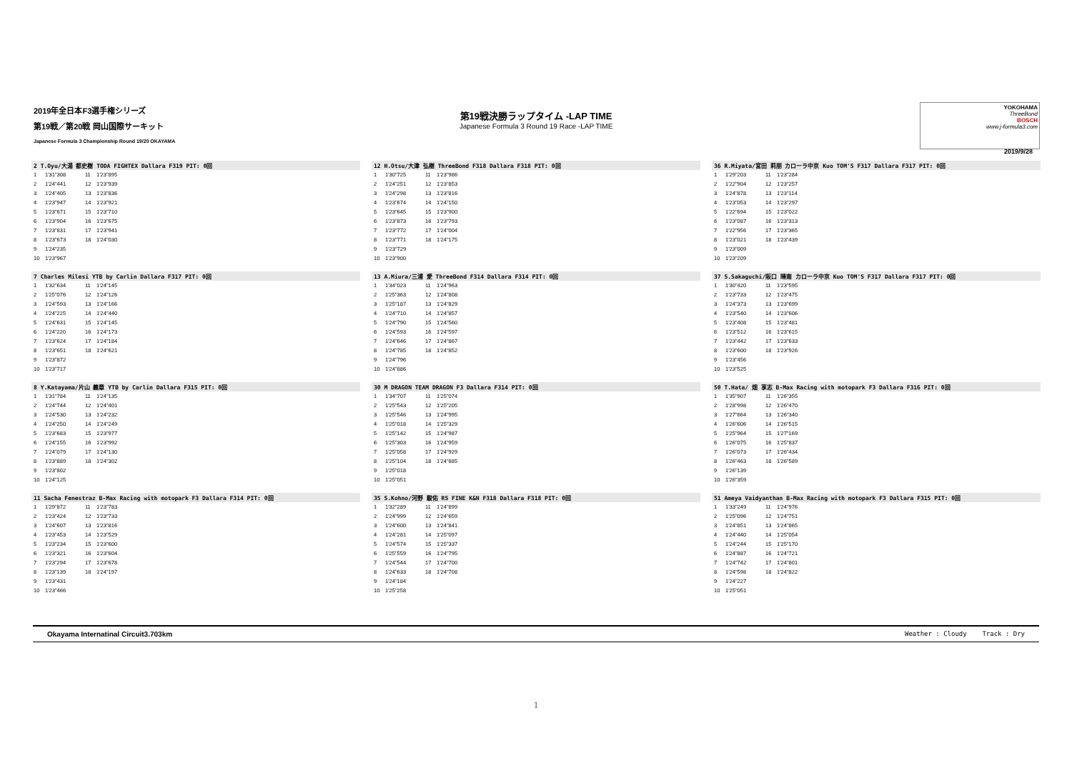2019年全日本F3選手権シリーズ
第19戦／第20戦 岡山国際サーキット
Japanese Formula 3 Championship Round 19/20 OKAYAMA
第19戦決勝ラップタイム -LAP TIME
Japanese Formula 3 Round 19 Race -LAP TIME
YOKOHAMA
ThreeBond
BOSCH
www.j-formula3.com
2019/9/28
2 T.Oyu/大湯 都史樹 TODA FIGHTEX Dallara F319 PIT: 0回
| 1 | 1'31"308 | 11 | 1'23"895 |
| 2 | 1'24"441 | 12 | 1'23"939 |
| 3 | 1'24"405 | 13 | 1'23"836 |
| 4 | 1'23"947 | 14 | 1'23"921 |
| 5 | 1'23"671 | 15 | 1'23"710 |
| 6 | 1'23"904 | 16 | 1'23"675 |
| 7 | 1'23"831 | 17 | 1'23"941 |
| 8 | 1'23"673 | 18 | 1'24"030 |
| 9 | 1'24"235 | | |
| 10 | 1'23"967 | | |
12 H.Otsu/大津 弘樹 ThreeBond F318 Dallara F318 PIT: 0回
| 1 | 1'30"725 | 11 | 1'23"986 |
| 2 | 1'24"251 | 12 | 1'23"853 |
| 3 | 1'24"298 | 13 | 1'23"816 |
| 4 | 1'23"674 | 14 | 1'24"150 |
| 5 | 1'23"645 | 15 | 1'23"900 |
| 6 | 1'23"873 | 16 | 1'23"793 |
| 7 | 1'23"772 | 17 | 1'24"004 |
| 8 | 1'23"771 | 18 | 1'24"175 |
| 9 | 1'23"729 | | |
| 10 | 1'23"900 | | |
36 R.Miyata/宮田 莉朋 カローラ中京 Kuo TOM'S F317 Dallara F317 PIT: 0回
| 1 | 1'29"203 | 11 | 1'23"284 |
| 2 | 1'22"904 | 12 | 1'23"257 |
| 3 | 1'24"878 | 13 | 1'23"114 |
| 4 | 1'23"053 | 14 | 1'23"297 |
| 5 | 1'22"694 | 15 | 1'23"022 |
| 6 | 1'23"087 | 16 | 1'23"313 |
| 7 | 1'22"956 | 17 | 1'23"365 |
| 8 | 1'23"021 | 18 | 1'23"439 |
| 9 | 1'23"009 | | |
| 10 | 1'23"209 | | |
7 Charles Milesi YTB by Carlin Dallara F317 PIT: 0回
| 1 | 1'32"634 | 11 | 1'24"145 |
| 2 | 1'25"076 | 12 | 1'24"126 |
| 3 | 1'24"593 | 13 | 1'24"166 |
| 4 | 1'24"225 | 14 | 1'24"440 |
| 5 | 1'24"631 | 15 | 1'24"145 |
| 6 | 1'24"220 | 16 | 1'24"173 |
| 7 | 1'23"624 | 17 | 1'24"184 |
| 8 | 1'23"651 | 18 | 1'24"621 |
| 9 | 1'23"872 | | |
| 10 | 1'23"717 | | |
13 A.Miura/三浦 愛 ThreeBond F314 Dallara F314 PIT: 0回
| 1 | 1'34"023 | 11 | 1'24"963 |
| 2 | 1'25"363 | 12 | 1'24"808 |
| 3 | 1'25"187 | 13 | 1'24"829 |
| 4 | 1'24"710 | 14 | 1'24"857 |
| 5 | 1'24"790 | 15 | 1'24"560 |
| 6 | 1'24"593 | 16 | 1'24"597 |
| 7 | 1'24"646 | 17 | 1'24"867 |
| 8 | 1'24"785 | 18 | 1'24"852 |
| 9 | 1'24"796 | | |
| 10 | 1'24"886 | | |
37 S.Sakaguchi/阪口 晴南 カローラ中京 Kuo TOM'S F317 Dallara F317 PIT: 0回
| 1 | 1'30"420 | 11 | 1'23"595 |
| 2 | 1'23"733 | 12 | 1'23"475 |
| 3 | 1'24"373 | 13 | 1'23"699 |
| 4 | 1'23"540 | 14 | 1'23"606 |
| 5 | 1'23"408 | 15 | 1'23"481 |
| 6 | 1'23"512 | 16 | 1'23"615 |
| 7 | 1'23"442 | 17 | 1'23"633 |
| 8 | 1'23"600 | 18 | 1'23"926 |
| 9 | 1'23"456 | | |
| 10 | 1'23"525 | | |
8 Y.Katayama/片山 義章 YTB by Carlin Dallara F315 PIT: 0回
| 1 | 1'31"784 | 11 | 1'24"135 |
| 2 | 1'24"744 | 12 | 1'24"401 |
| 3 | 1'24"530 | 13 | 1'24"232 |
| 4 | 1'24"250 | 14 | 1'24"249 |
| 5 | 1'23"683 | 15 | 1'23"977 |
| 6 | 1'24"155 | 16 | 1'23"992 |
| 7 | 1'24"079 | 17 | 1'24"130 |
| 8 | 1'23"889 | 18 | 1'24"302 |
| 9 | 1'23"802 | | |
| 10 | 1'24"125 | | |
30 M DRAGON TEAM DRAGON F3 Dallara F314 PIT: 0回
| 1 | 1'34"707 | 11 | 1'25"074 |
| 2 | 1'25"543 | 12 | 1'25"205 |
| 3 | 1'25"546 | 13 | 1'24"995 |
| 4 | 1'25"018 | 14 | 1'25"329 |
| 5 | 1'25"142 | 15 | 1'24"987 |
| 6 | 1'25"303 | 16 | 1'24"959 |
| 7 | 1'25"058 | 17 | 1'24"929 |
| 8 | 1'25"104 | 18 | 1'24"885 |
| 9 | 1'25"018 | | |
| 10 | 1'25"051 | | |
50 T.Hata/ 畑 享志 B-Max Racing with motopark F3 Dallara F316 PIT: 0回
| 1 | 1'35"907 | 11 | 1'26"355 |
| 2 | 1'28"998 | 12 | 1'26"470 |
| 3 | 1'27"664 | 13 | 1'26"340 |
| 4 | 1'26"606 | 14 | 1'26"515 |
| 5 | 1'25"964 | 15 | 1'27"169 |
| 6 | 1'26"075 | 16 | 1'25"837 |
| 7 | 1'26"073 | 17 | 1'26"434 |
| 8 | 1'26"463 | 18 | 1'26"589 |
| 9 | 1'26"139 | | |
| 10 | 1'26"359 | | |
11 Sacha Fenestraz B-Max Racing with motopark F3 Dallara F314 PIT: 0回
| 1 | 1'29"872 | 11 | 1'23"783 |
| 2 | 1'23"424 | 12 | 1'23"733 |
| 3 | 1'24"607 | 13 | 1'23"816 |
| 4 | 1'23"453 | 14 | 1'23"529 |
| 5 | 1'23"234 | 15 | 1'23"600 |
| 6 | 1'23"321 | 16 | 1'23"604 |
| 7 | 1'23"294 | 17 | 1'23"678 |
| 8 | 1'23"139 | 18 | 1'24"197 |
| 9 | 1'23"431 | | |
| 10 | 1'23"466 | | |
35 S.Kohno/河野 駿佑 RS FINE K&N F318 Dallara F318 PIT: 0回
| 1 | 1'32"289 | 11 | 1'24"899 |
| 2 | 1'24"999 | 12 | 1'24"659 |
| 3 | 1'24"600 | 13 | 1'24"841 |
| 4 | 1'24"281 | 14 | 1'25"097 |
| 5 | 1'24"574 | 15 | 1'25"337 |
| 6 | 1'25"559 | 16 | 1'24"795 |
| 7 | 1'24"544 | 17 | 1'24"700 |
| 8 | 1'24"633 | 18 | 1'24"708 |
| 9 | 1'24"184 | | |
| 10 | 1'25"258 | | |
51 Ameya Vaidyanthan B-Max Racing with motopark F3 Dallara F315 PIT: 0回
| 1 | 1'33"249 | 11 | 1'24"976 |
| 2 | 1'25"096 | 12 | 1'24"751 |
| 3 | 1'24"851 | 13 | 1'24"865 |
| 4 | 1'24"440 | 14 | 1'25"054 |
| 5 | 1'24"244 | 15 | 1'25"170 |
| 6 | 1'24"887 | 16 | 1'24"721 |
| 7 | 1'24"742 | 17 | 1'24"801 |
| 8 | 1'24"598 | 18 | 1'24"822 |
| 9 | 1'24"227 | | |
| 10 | 1'25"051 | | |
Okayama Internatinal Circuit3.703km Weather : Cloudy Track : Dry
1